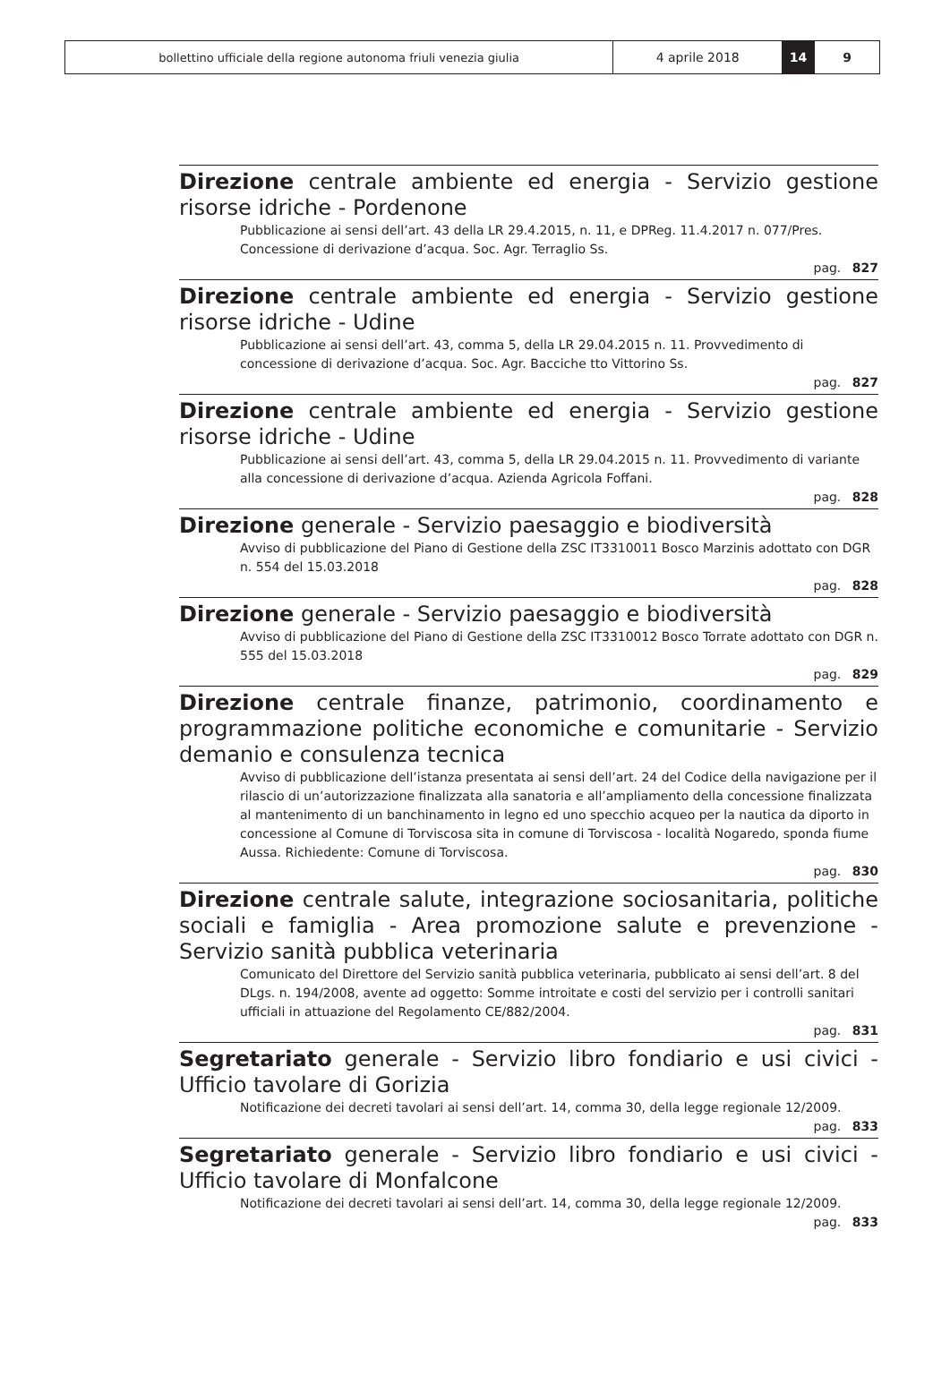bollettino ufficiale della regione autonoma friuli venezia giulia 4 aprile 2018 14 9
Direzione centrale ambiente ed energia - Servizio gestione risorse idriche - Pordenone
Pubblicazione ai sensi dell’art. 43 della LR 29.4.2015, n. 11, e DPReg. 11.4.2017 n. 077/Pres. Concessione di derivazione d’acqua. Soc. Agr. Terraglio Ss.
pag. 827
Direzione centrale ambiente ed energia - Servizio gestione risorse idriche - Udine
Pubblicazione ai sensi dell’art. 43, comma 5, della LR 29.04.2015 n. 11. Provvedimento di concessione di derivazione d’acqua. Soc. Agr. Bacciche tto Vittorino Ss.
pag. 827
Direzione centrale ambiente ed energia - Servizio gestione risorse idriche - Udine
Pubblicazione ai sensi dell’art. 43, comma 5, della LR 29.04.2015 n. 11. Provvedimento di variante alla concessione di derivazione d’acqua. Azienda Agricola Foffani.
pag. 828
Direzione generale - Servizio paesaggio e biodiversità
Avviso di pubblicazione del Piano di Gestione della ZSC IT3310011 Bosco Marzinis adottato con DGR n. 554 del 15.03.2018
pag. 828
Direzione generale - Servizio paesaggio e biodiversità
Avviso di pubblicazione del Piano di Gestione della ZSC IT3310012 Bosco Torrate adottato con DGR n. 555 del 15.03.2018
pag. 829
Direzione centrale finanze, patrimonio, coordinamento e programmazione politiche economiche e comunitarie - Servizio demanio e consulenza tecnica
Avviso di pubblicazione dell’istanza presentata ai sensi dell’art. 24 del Codice della navigazione per il rilascio di un’autorizzazione finalizzata alla sanatoria e all’ampliamento della concessione finalizzata al mantenimento di un banchinamento in legno ed uno specchio acqueo per la nautica da diporto in concessione al Comune di Torviscosa sita in comune di Torviscosa - località Nogaredo, sponda fiume Aussa. Richiedente: Comune di Torviscosa.
pag. 830
Direzione centrale salute, integrazione sociosanitaria, politiche sociali e famiglia - Area promozione salute e prevenzione - Servizio sanità pubblica veterinaria
Comunicato del Direttore del Servizio sanità pubblica veterinaria, pubblicato ai sensi dell’art. 8 del DLgs. n. 194/2008, avente ad oggetto: Somme introitate e costi del servizio per i controlli sanitari ufficiali in attuazione del Regolamento CE/882/2004.
pag. 831
Segretariato generale - Servizio libro fondiario e usi civici - Ufficio tavolare di Gorizia
Notificazione dei decreti tavolari ai sensi dell’art. 14, comma 30, della legge regionale 12/2009.
pag. 833
Segretariato generale - Servizio libro fondiario e usi civici - Ufficio tavolare di Monfalcone
Notificazione dei decreti tavolari ai sensi dell’art. 14, comma 30, della legge regionale 12/2009.
pag. 833